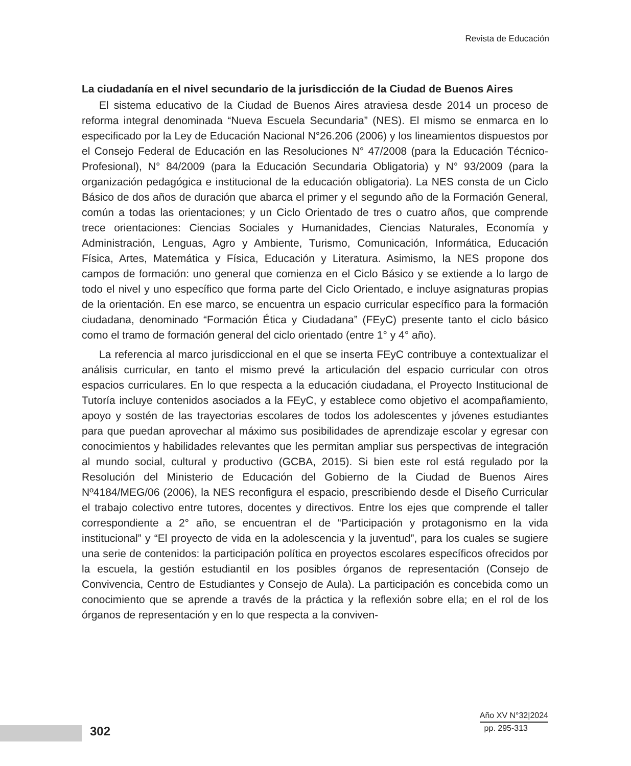Revista de Educación
La ciudadanía en el nivel secundario de la jurisdicción de la Ciudad de Buenos Aires
El sistema educativo de la Ciudad de Buenos Aires atraviesa desde 2014 un proceso de reforma integral denominada “Nueva Escuela Secundaria” (NES). El mismo se enmarca en lo especificado por la Ley de Educación Nacional N°26.206 (2006) y los lineamientos dispuestos por el Consejo Federal de Educación en las Resoluciones N° 47/2008 (para la Educación Técnico-Profesional), N° 84/2009 (para la Educación Secundaria Obligatoria) y N° 93/2009 (para la organización pedagógica e institucional de la educación obligatoria). La NES consta de un Ciclo Básico de dos años de duración que abarca el primer y el segundo año de la Formación General, común a todas las orientaciones; y un Ciclo Orientado de tres o cuatro años, que comprende trece orientaciones: Ciencias Sociales y Humanidades, Ciencias Naturales, Economía y Administración, Lenguas, Agro y Ambiente, Turismo, Comunicación, Informática, Educación Física, Artes, Matemática y Física, Educación y Literatura. Asimismo, la NES propone dos campos de formación: uno general que comienza en el Ciclo Básico y se extiende a lo largo de todo el nivel y uno específico que forma parte del Ciclo Orientado, e incluye asignaturas propias de la orientación. En ese marco, se encuentra un espacio curricular específico para la formación ciudadana, denominado “Formación Ética y Ciudadana” (FEyC) presente tanto el ciclo básico como el tramo de formación general del ciclo orientado (entre 1° y 4° año).
La referencia al marco jurisdiccional en el que se inserta FEyC contribuye a contextualizar el análisis curricular, en tanto el mismo prevé la articulación del espacio curricular con otros espacios curriculares. En lo que respecta a la educación ciudadana, el Proyecto Institucional de Tutoría incluye contenidos asociados a la FEyC, y establece como objetivo el acompañamiento, apoyo y sostén de las trayectorias escolares de todos los adolescentes y jóvenes estudiantes para que puedan aprovechar al máximo sus posibilidades de aprendizaje escolar y egresar con conocimientos y habilidades relevantes que les permitan ampliar sus perspectivas de integración al mundo social, cultural y productivo (GCBA, 2015). Si bien este rol está regulado por la Resolución del Ministerio de Educación del Gobierno de la Ciudad de Buenos Aires Nº4184/MEG/06 (2006), la NES reconfigura el espacio, prescribiendo desde el Diseño Curricular el trabajo colectivo entre tutores, docentes y directivos. Entre los ejes que comprende el taller correspondiente a 2° año, se encuentran el de “Participación y protagonismo en la vida institucional” y “El proyecto de vida en la adolescencia y la juventud”, para los cuales se sugiere una serie de contenidos: la participación política en proyectos escolares específicos ofrecidos por la escuela, la gestión estudiantil en los posibles órganos de representación (Consejo de Convivencia, Centro de Estudiantes y Consejo de Aula). La participación es concebida como un conocimiento que se aprende a través de la práctica y la reflexión sobre ella; en el rol de los órganos de representación y en lo que respecta a la conviven-
302
Año XV N°32|2024
pp. 295-313